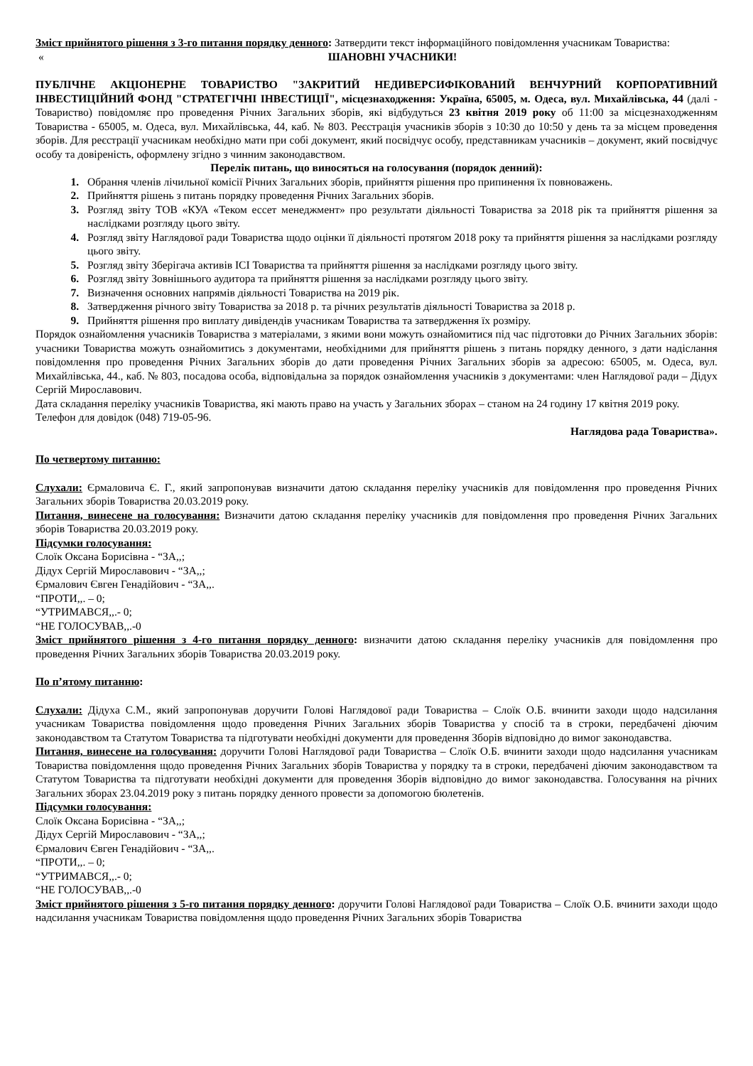Зміст прийнятого рішення з 3-го питання порядку денного: Затвердити текст інформаційного повідомлення учасникам Товариства:
« ШАНОВНІ УЧАСНИКИ!
ПУБЛІЧНЕ АКЦІОНЕРНЕ ТОВАРИСТВО "ЗАКРИТИЙ НЕДИВЕРСИФІКОВАНИЙ ВЕНЧУРНИЙ КОРПОРАТИВНИЙ ІНВЕСТИЦІЙНИЙ ФОНД "СТРАТЕГІЧНІ ІНВЕСТИЦІЇ", місцезнаходження: Україна, 65005, м. Одеса, вул. Михайлівська, 44 (далі - Товариство) повідомляє про проведення Річних Загальних зборів, які відбудуться 23 квітня 2019 року об 11:00 за місцезнаходженням Товариства - 65005, м. Одеса, вул. Михайлівська, 44, каб. № 803. Реєстрація учасників зборів з 10:30 до 10:50 у день та за місцем проведення зборів. Для реєстрації учасникам необхідно мати при собі документ, який посвідчує особу, представникам учасників – документ, який посвідчує особу та довіреність, оформлену згідно з чинним законодавством.
Перелік питань, що виносяться на голосування (порядок денний):
Обрання членів лічильної комісії Річних Загальних зборів, прийняття рішення про припинення їх повноважень.
Прийняття рішень з питань порядку проведення Річних Загальних зборів.
Розгляд звіту ТОВ «КУА «Теком ессет менеджмент» про результати діяльності Товариства за 2018 рік та прийняття рішення за наслідками розгляду цього звіту.
Розгляд звіту Наглядової ради Товариства щодо оцінки її діяльності протягом 2018 року та прийняття рішення за наслідками розгляду цього звіту.
Розгляд звіту Зберігача активів ІСІ Товариства та прийняття рішення за наслідками розгляду цього звіту.
Розгляд звіту Зовнішнього аудитора та прийняття рішення за наслідками розгляду цього звіту.
Визначення основних напрямів діяльності Товариства на 2019 рік.
Затвердження річного звіту Товариства за 2018 р. та річних результатів діяльності Товариства за 2018 р.
Прийняття рішення про виплату дивідендів учасникам Товариства та затвердження їх розміру.
Порядок ознайомлення учасників Товариства з матеріалами, з якими вони можуть ознайомитися під час підготовки до Річних Загальних зборів: учасники Товариства можуть ознайомитись з документами, необхідними для прийняття рішень з питань порядку денного, з дати надіслання повідомлення про проведення Річних Загальних зборів до дати проведення Річних Загальних зборів за адресою: 65005, м. Одеса, вул. Михайлівська, 44., каб. № 803, посадова особа, відповідальна за порядок ознайомлення учасників з документами: член Наглядової ради – Дідух Сергій Мирославович.
Дата складання переліку учасників Товариства, які мають право на участь у Загальних зборах – станом на 24 годину 17 квітня 2019 року.
Телефон для довідок (048) 719-05-96.
Наглядова рада Товариства».
По четвертому питанню:
Слухали: Єрмаловича Є. Г., який запропонував визначити датою складання переліку учасників для повідомлення про проведення Річних Загальних зборів Товариства 20.03.2019 року.
Питання, винесене на голосування: Визначити датою складання переліку учасників для повідомлення про проведення Річних Загальних зборів Товариства 20.03.2019 року.
Підсумки голосування:
Слоїк Оксана Борисівна - “ЗА,,;
Дідух Сергій Мирославович - “ЗА,,;
Єрмалович Євген Генадійович - “ЗА,,.
“ПРОТИ,,. – 0;
“УТРИМАВСЯ,,.- 0;
“НЕ ГОЛОСУВАВ,,.-0
Зміст прийнятого рішення з 4-го питання порядку денного: визначити датою складання переліку учасників для повідомлення про проведення Річних Загальних зборів Товариства 20.03.2019 року.
По п’ятому питанню:
Слухали: Дідуха С.М., який запропонував доручити Голові Наглядової ради Товариства – Слоїк О.Б. вчинити заходи щодо надсилання учасникам Товариства повідомлення щодо проведення Річних Загальних зборів Товариства у спосіб та в строки, передбачені діючим законодавством та Статутом Товариства та підготувати необхідні документи для проведення Зборів відповідно до вимог законодавства.
Питання, винесене на голосування: доручити Голові Наглядової ради Товариства – Слоїк О.Б. вчинити заходи щодо надсилання учасникам Товариства повідомлення щодо проведення Річних Загальних зборів Товариства у порядку та в строки, передбачені діючим законодавством та Статутом Товариства та підготувати необхідні документи для проведення Зборів відповідно до вимог законодавства. Голосування на річних Загальних зборах 23.04.2019 року з питань порядку денного провести за допомогою бюлетенів.
Підсумки голосування:
Слоїк Оксана Борисівна - “ЗА,,;
Дідух Сергій Мирославович - “ЗА,,;
Єрмалович Євген Генадійович - “ЗА,,.
“ПРОТИ,,. – 0;
“УТРИМАВСЯ,,.- 0;
“НЕ ГОЛОСУВАВ,,.-0
Зміст прийнятого рішення з 5-го питання порядку денного: доручити Голові Наглядової ради Товариства – Слоїк О.Б. вчинити заходи щодо надсилання учасникам Товариства повідомлення щодо проведення Річних Загальних зборів Товариства